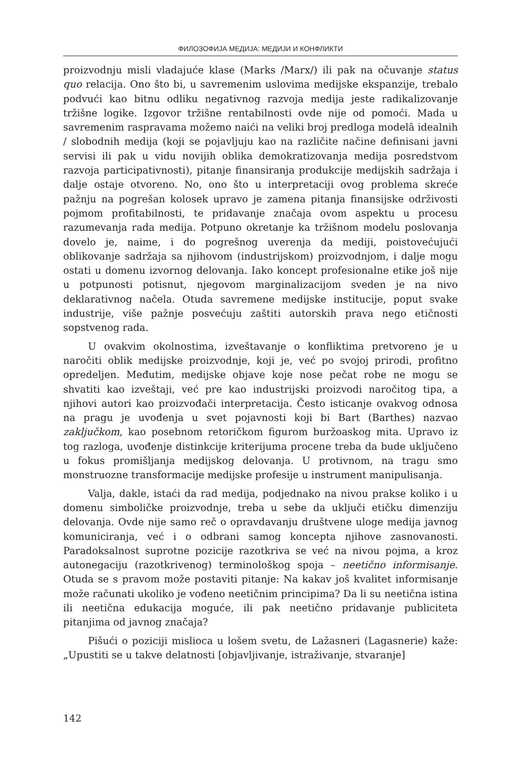ФИЛОЗОФИЈА МЕДИЈА: МЕДИЈИ И КОНФЛИКТИ
proizvodnju misli vladajuće klase (Marks /Marx/) ili pak na očuvanje status quo relacija. Ono što bi, u savremenim uslovima medijske ekspanzije, trebalo podvući kao bitnu odliku negativnog razvoja medija jeste radikalizovanje tržišne logike. Izgovor tržišne rentabilnosti ovde nije od pomoći. Mada u savremenim raspravama možemo naići na veliki broj predloga modelâ idealnih / slobodnih medija (koji se pojavljuju kao na različite načine definisani javni servisi ili pak u vidu novijih oblika demokratizovanja medija posredstvom razvoja participativnosti), pitanje finansiranja produkcije medijskih sadržaja i dalje ostaje otvoreno. No, ono što u interpretaciji ovog problema skreće pažnju na pogrešan kolosek upravo je zamena pitanja finansijske održivosti pojmom profitabilnosti, te pridavanje značaja ovom aspektu u procesu razumevanja rada medija. Potpuno okretanje ka tržišnom modelu poslovanja dovelo je, naime, i do pogrešnog uverenja da mediji, poistovećujući oblikovanje sadržaja sa njihovom (industrijskom) proizvodnjom, i dalje mogu ostati u domenu izvornog delovanja. Iako koncept profesionalne etike još nije u potpunosti potisnut, njegovom marginalizacijom sveden je na nivo deklarativnog načela. Otuda savremene medijske institucije, poput svake industrije, više pažnje posvećuju zaštiti autorskih prava nego etičnosti sopstvenog rada.
U ovakvim okolnostima, izveštavanje o konfliktima pretvoreno je u naročiti oblik medijske proizvodnje, koji je, već po svojoj prirodi, profitno opredeljen. Međutim, medijske objave koje nose pečat robe ne mogu se shvatiti kao izveštaji, već pre kao industrijski proizvodi naročitog tipa, a njihovi autori kao proizvođači interpretacija. Često isticanje ovakvog odnosa na pragu je uvođenja u svet pojavnosti koji bi Bart (Barthes) nazvao zaključkom, kao posebnom retoričkom figurom buržoaskog mita. Upravo iz tog razloga, uvođenje distinkcije kriterijuma procene treba da bude uključeno u fokus promišljanja medijskog delovanja. U protivnom, na tragu smo monstruozne transformacije medijske profesije u instrument manipulisanja.
Valja, dakle, istaći da rad medija, podjednako na nivou prakse koliko i u domenu simboličke proizvodnje, treba u sebe da uključi etičku dimenziju delovanja. Ovde nije samo reč o opravdavanju društvene uloge medija javnog komuniciranja, već i o odbrani samog koncepta njihove zasnovanosti. Paradoksalnost suprotne pozicije razotkriva se već na nivou pojma, a kroz autonegaciju (razotkrivenog) terminološkog spoja – neetično informisanje. Otuda se s pravom može postaviti pitanje: Na kakav još kvalitet informisanje može računati ukoliko je vođeno neetičnim principima? Da li su neetična istina ili neetična edukacija moguće, ili pak neetično pridavanje publiciteta pitanjima od javnog značaja?
Pišući o poziciji mislioca u lošem svetu, de Lažasneri (Lagasnerie) kaže: „Upustiti se u takve delatnosti [objavljivanje, istraživanje, stvaranje]
142